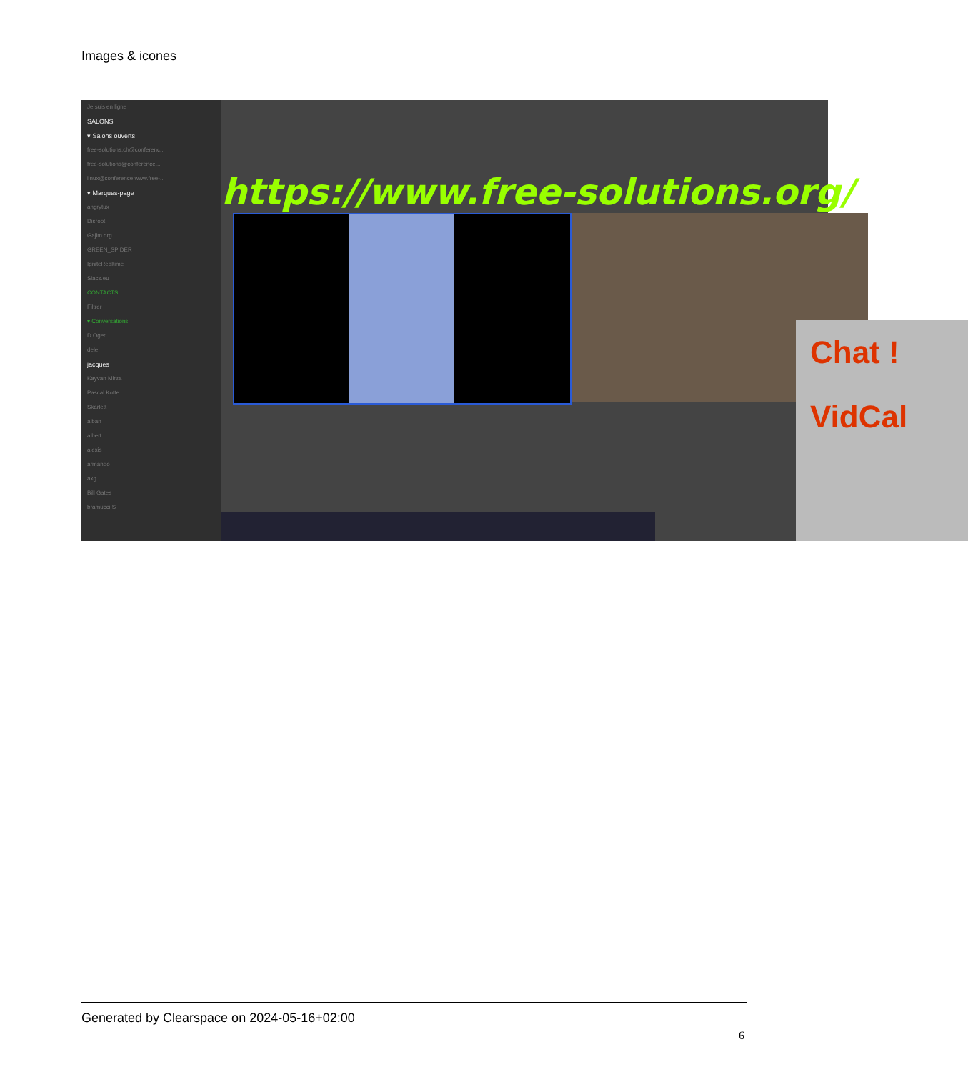Images & icones
Je suis en ligne
SALONS
▾ Salons ouverts
free-solutions.ch@conferenc...
free-solutions@conference...
linux@conference.www.free-...
▾ Marques-page
angrytux
Disroot
Gajim.org
GREEN_SPIDER
IgniteRealtime
Slacs.eu
CONTACTS
Filtrer
▾ Conversations
D Oger
dele
jacques
Kayvan Mirza
Pascal Kotte
Skarlett
alban
albert
alexis
armando
axg
Bill Gates
bramucci S
https://www.free-solutions.org/
Chat !
VidCal
Generated by Clearspace on 2024-05-16+02:00
6